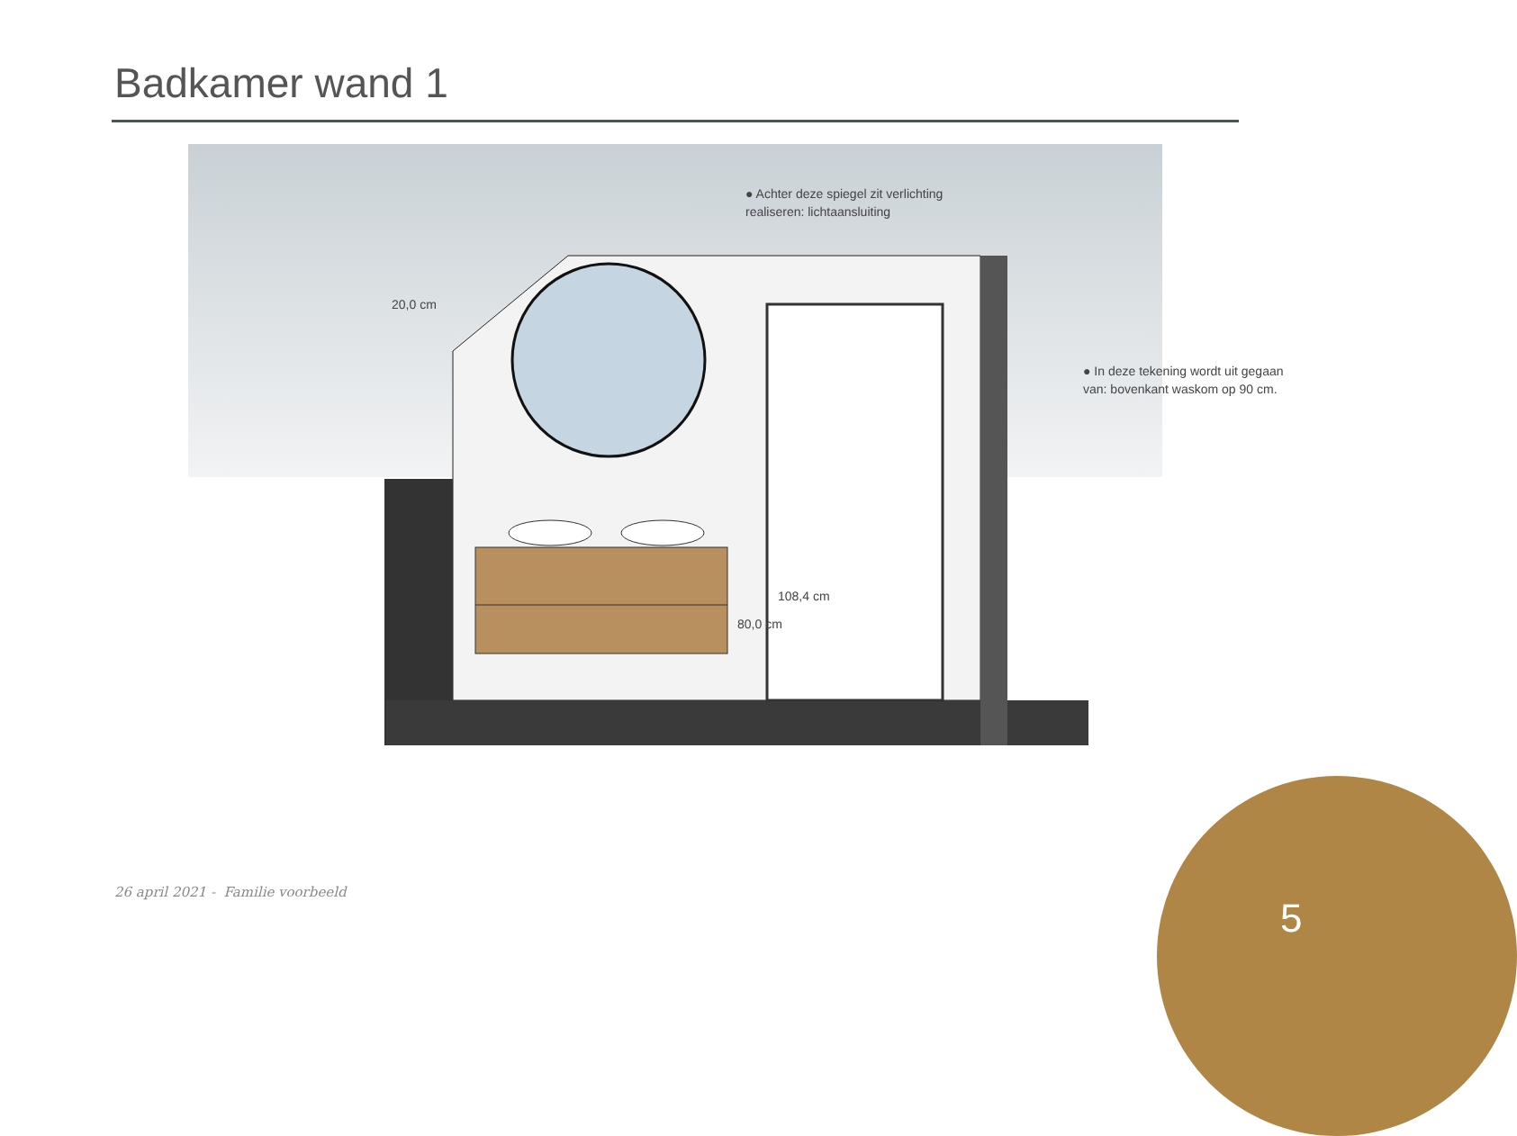Badkamer wand 1
● Achter deze spiegel zit verlichting
realiseren: lichtaansluiting
● In deze tekening wordt uit gegaan
van: bovenkant waskom op 90 cm.
20,0 cm
108,4 cm
80,0 cm
26 april 2021 - Familie voorbeeld
5